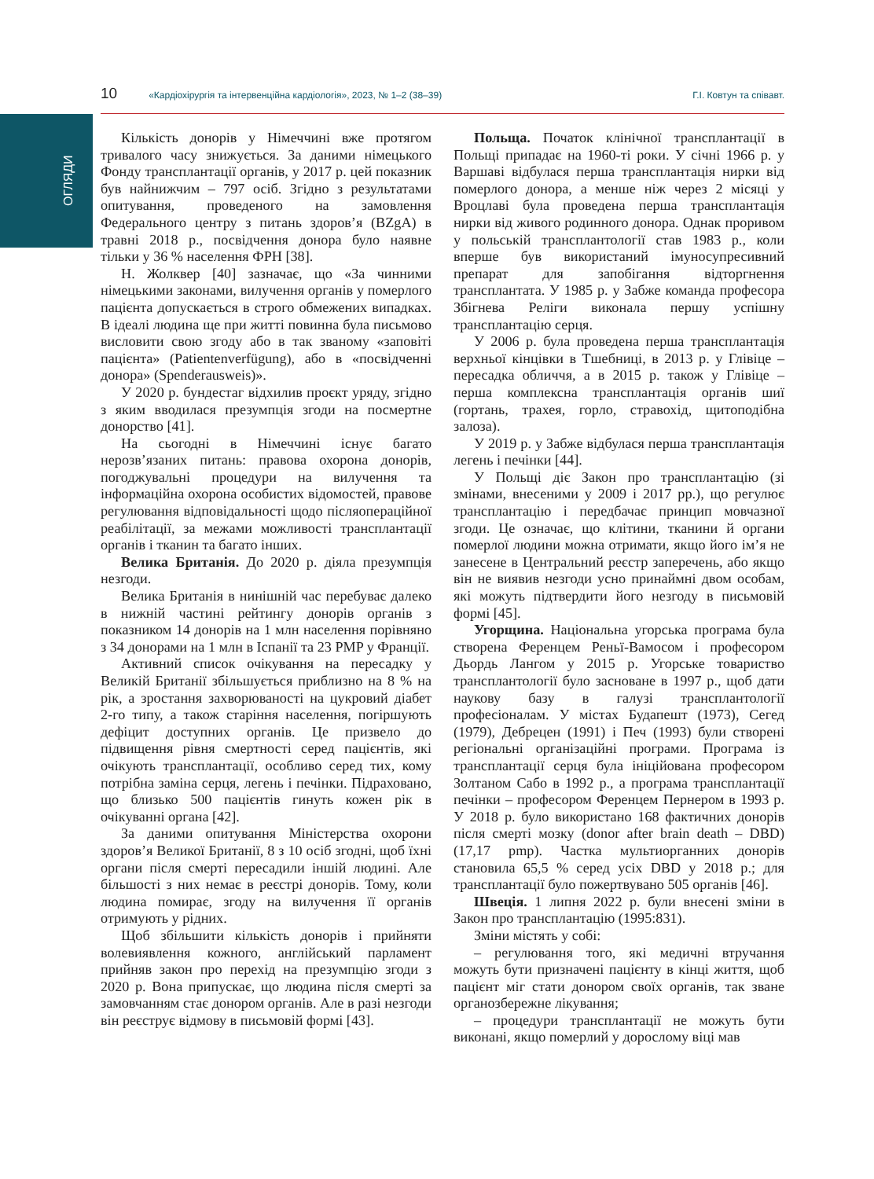ОГЛЯДИ
10 «Кардіохірургія та інтервенційна кардіологія», 2023, № 1–2 (38–39) Г.І. Ковтун та співавт.
Кількість донорів у Німеччині вже протягом тривалого часу знижується. За даними німецького Фонду трансплантації органів, у 2017 р. цей показник був найнижчим – 797 осіб. Згідно з результатами опитування, проведеного на замовлення Федерального центру з питань здоров’я (BZgA) в травні 2018 р., посвідчення донора було наявне тільки у 36 % населення ФРН [38].
Н. Жолквер [40] зазначає, що «За чинними німецькими законами, вилучення органів у померлого пацієнта допускається в строго обмежених випадках. В ідеалі людина ще при житті повинна була письмово висловити свою згоду або в так званому «заповіті пацієнта» (Patientenverfügung), або в «посвідченні донора» (Spenderausweis)».
У 2020 р. бундестаг відхилив проєкт уряду, згідно з яким вводилася презумпція згоди на посмертне донорство [41].
На сьогодні в Німеччині існує багато нерозв’язаних питань: правова охорона донорів, погоджувальні процедури на вилучення та інформаційна охорона особистих відомостей, правове регулювання відповідальності щодо післяопераційної реабілітації, за межами можливості трансплантації органів і тканин та багато інших.
Велика Британія. До 2020 р. діяла презумпція незгоди.
Велика Британія в нинішній час перебуває далеко в нижній частині рейтингу донорів органів з показником 14 донорів на 1 млн населення порівняно з 34 донорами на 1 млн в Іспанії та 23 PMP у Франції.
Активний список очікування на пересадку у Великій Британії збільшується приблизно на 8 % на рік, а зростання захворюваності на цукровий діабет 2-го типу, а також старіння населення, погіршують дефіцит доступних органів. Це призвело до підвищення рівня смертності серед пацієнтів, які очікують трансплантації, особливо серед тих, кому потрібна заміна серця, легень і печінки. Підраховано, що близько 500 пацієнтів гинуть кожен рік в очікуванні органа [42].
За даними опитування Міністерства охорони здоров’я Великої Британії, 8 з 10 осіб згодні, щоб їхні органи після смерті пересадили іншій людині. Але більшості з них немає в реєстрі донорів. Тому, коли людина помирає, згоду на вилучення її органів отримують у рідних.
Щоб збільшити кількість донорів і прийняти волевиявлення кожного, англійський парламент прийняв закон про перехід на презумпцію згоди з 2020 р. Вона припускає, що людина після смерті за замовчанням стає донором органів. Але в разі незгоди він реєструє відмову в письмовій формі [43].
Польща. Початок клінічної трансплантації в Польщі припадає на 1960-ті роки. У січні 1966 р. у Варшаві відбулася перша трансплантація нирки від померлого донора, а менше ніж через 2 місяці у Вроцлаві була проведена перша трансплантація нирки від живого родинного донора. Однак проривом у польській трансплантології став 1983 р., коли вперше був використаний імуносупресивний препарат для запобігання відторгнення трансплантата. У 1985 р. у Забже команда професора Збігнева Реліги виконала першу успішну трансплантацію серця.
У 2006 р. була проведена перша трансплантація верхньої кінцівки в Тшебниці, в 2013 р. у Глівіце – пересадка обличчя, а в 2015 р. також у Глівіце – перша комплексна трансплантація органів шиї (гортань, трахея, горло, стравохід, щитоподібна залоза).
У 2019 р. у Забже відбулася перша трансплантація легень і печінки [44].
У Польщі діє Закон про трансплантацію (зі змінами, внесеними у 2009 і 2017 рр.), що регулює трансплантацію і передбачає принцип мовчазної згоди. Це означає, що клітини, тканини й органи померлої людини можна отримати, якщо його ім’я не занесене в Центральний реєстр заперечень, або якщо він не виявив незгоди усно принаймні двом особам, які можуть підтвердити його незгоду в письмовій формі [45].
Угорщина. Національна угорська програма була створена Ференцем Реньї-Вамосом і професором Дьордь Лангом у 2015 р. Угорське товариство трансплантології було засноване в 1997 р., щоб дати наукову базу в галузі трансплантології професіоналам. У містах Будапешт (1973), Сегед (1979), Дебрецен (1991) і Печ (1993) були створені регіональні організаційні програми. Програма із трансплантації серця була ініційована професором Золтаном Сабо в 1992 р., а програма трансплантації печінки – професором Ференцем Пернером в 1993 р. У 2018 р. було використано 168 фактичних донорів після смерті мозку (donor after brain death – DBD) (17,17 pmp). Частка мультиорганних донорів становила 65,5 % серед усіх DBD у 2018 р.; для трансплантації було пожертвувано 505 органів [46].
Швеція. 1 липня 2022 р. були внесені зміни в Закон про трансплантацію (1995:831).
Зміни містять у собі:
– регулювання того, які медичні втручання можуть бути призначені пацієнту в кінці життя, щоб пацієнт міг стати донором своїх органів, так зване органозбережне лікування;
– процедури трансплантації не можуть бути виконані, якщо померлий у дорослому віці мав